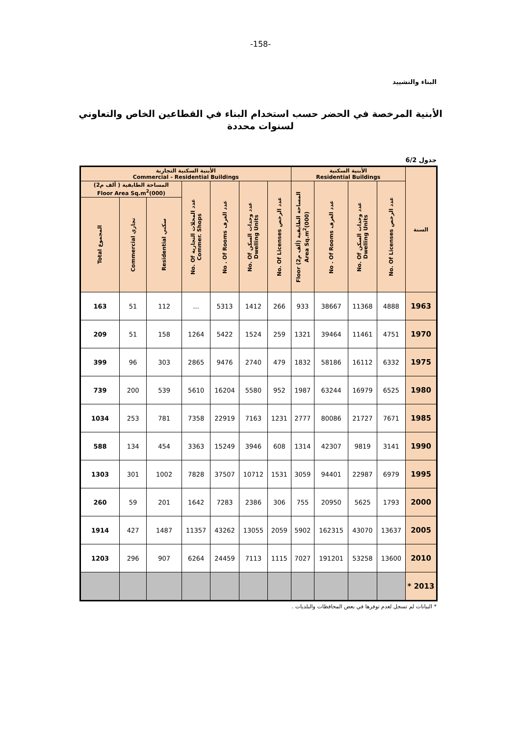-158-
البناء والتشييد
الأبنية المرخصة في الحضر حسب استخدام البناء في القطاعين الخاص والتعاوني لسنوات محددة
جدول 6/2
| السنة | الأبنية السكنية Residential Buildings | | | | الأبنية السكنية التجارية Commercial - Residential Buildings | | | | | | |
| --- | --- | --- | --- | --- | --- | --- | --- | --- | --- | --- | --- |
| | عدد الرخص No. Of Licenses | عدد وحدات السكن No. Of Dwelling Units | عدد الغرف No . Of Rooms | المساحة الطابقية (ألف م2) Floor Area Sq.m<sup>2</sup>(000) | عدد الرخص No. Of Licenses | عدد وحدات السكن No. Of Dwelling Units | عدد الغرف No . Of Rooms | عدد المحلات التجارية No. Of Commer. Shops | المساحة الطابقية ( ألف م2) Floor Area Sq.m<sup>2</sup>(000) | | |
| | | | | | | | | | سكني Residential | تجاري Commercial | المجموع Total |
| 1963 | 4888 | 11368 | 38667 | 933 | 266 | 1412 | 5313 | ... | 112 | 51 | 163 |
| 1970 | 4751 | 11461 | 39464 | 1321 | 259 | 1524 | 5422 | 1264 | 158 | 51 | 209 |
| 1975 | 6332 | 16112 | 58186 | 1832 | 479 | 2740 | 9476 | 2865 | 303 | 96 | 399 |
| 1980 | 6525 | 16979 | 63244 | 1987 | 952 | 5580 | 16204 | 5610 | 539 | 200 | 739 |
| 1985 | 7671 | 21727 | 80086 | 2777 | 1231 | 7163 | 22919 | 7358 | 781 | 253 | 1034 |
| 1990 | 3141 | 9819 | 42307 | 1314 | 608 | 3946 | 15249 | 3363 | 454 | 134 | 588 |
| 1995 | 6979 | 22987 | 94401 | 3059 | 1531 | 10712 | 37507 | 7828 | 1002 | 301 | 1303 |
| 2000 | 1793 | 5625 | 20950 | 755 | 306 | 2386 | 7283 | 1642 | 201 | 59 | 260 |
| 2005 | 13637 | 43070 | 162315 | 5902 | 2059 | 13055 | 43262 | 11357 | 1487 | 427 | 1914 |
| 2010 | 13600 | 53258 | 191201 | 7027 | 1115 | 7113 | 24459 | 6264 | 907 | 296 | 1203 |
| 2013 * | | | | | | | | | | | |
* البيانات لم تسجل لعدم توفرها في بعض المحافظات والبلديات .